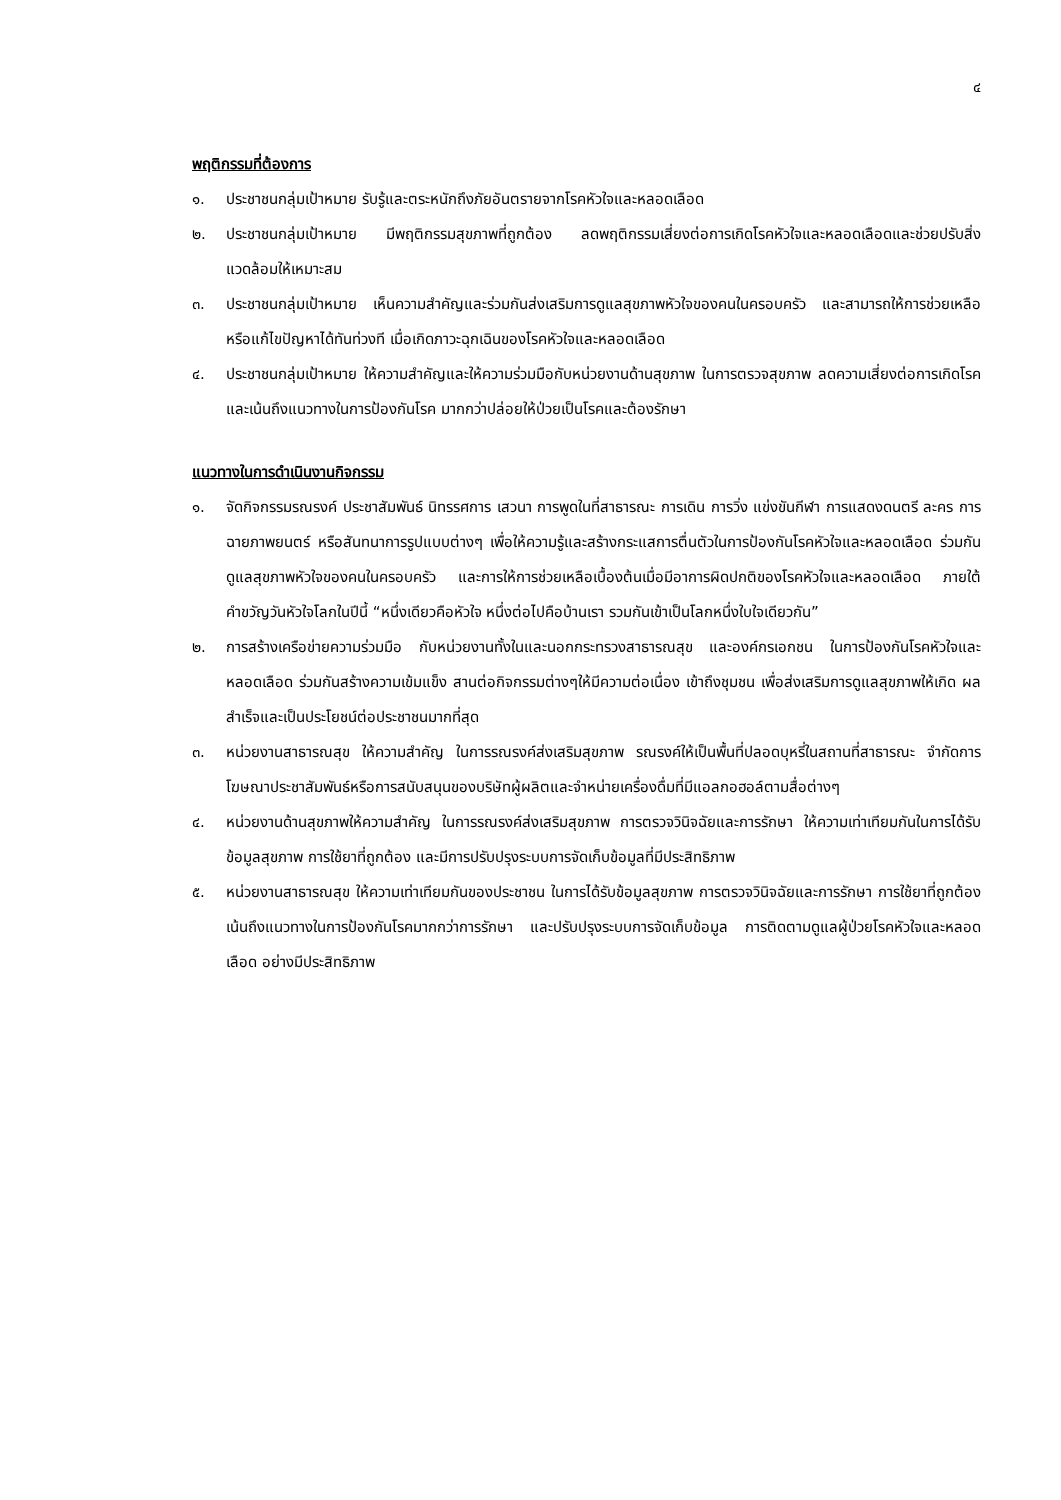๔
พฤติกรรมที่ต้องการ
๑. ประชาชนกลุ่มเป้าหมาย รับรู้และตระหนักถึงภัยอันตรายจากโรคหัวใจและหลอดเลือด
๒. ประชาชนกลุ่มเป้าหมาย มีพฤติกรรมสุขภาพที่ถูกต้อง ลดพฤติกรรมเสี่ยงต่อการเกิดโรคหัวใจและหลอดเลือดและช่วยปรับสิ่งแวดล้อมให้เหมาะสม
๓. ประชาชนกลุ่มเป้าหมาย เห็นความสำคัญและร่วมกันส่งเสริมการดูแลสุขภาพหัวใจของคนในครอบครัว และสามารถให้การช่วยเหลือ หรือแก้ไขปัญหาได้ทันท่วงที เมื่อเกิดภาวะฉุกเฉินของโรคหัวใจและหลอดเลือด
๔. ประชาชนกลุ่มเป้าหมาย ให้ความสำคัญและให้ความร่วมมือกับหน่วยงานด้านสุขภาพ ในการตรวจสุขภาพ ลดความเสี่ยงต่อการเกิดโรค และเน้นถึงแนวทางในการป้องกันโรค มากกว่าปล่อยให้ป่วยเป็นโรคและต้องรักษา
แนวทางในการดำเนินงานกิจกรรม
๑. จัดกิจกรรมรณรงค์ ประชาสัมพันธ์ นิทรรศการ เสวนา การพูดในที่สาธารณะ การเดิน การวิ่ง แข่งขันกีฬา การแสดงดนตรี ละคร การฉายภาพยนตร์ หรือสันทนาการรูปแบบต่างๆ เพื่อให้ความรู้และสร้างกระแสการตื่นตัวในการป้องกันโรคหัวใจและหลอดเลือด ร่วมกันดูแลสุขภาพหัวใจของคนในครอบครัว และการให้การช่วยเหลือเบื้องต้นเมื่อมีอาการผิดปกติของโรคหัวใจและหลอดเลือด ภายใต้คำขวัญวันหัวใจโลกในปีนี้ “หนึ่งเดียวคือหัวใจ หนึ่งต่อไปคือบ้านเรา รวมกันเข้าเป็นโลกหนึ่งใบใจเดียวกัน”
๒. การสร้างเครือข่ายความร่วมมือ กับหน่วยงานทั้งในและนอกกระทรวงสาธารณสุข และองค์กรเอกชน ในการป้องกันโรคหัวใจและหลอดเลือด ร่วมกันสร้างความเข้มแข็ง สานต่อกิจกรรมต่างๆให้มีความต่อเนื่อง เข้าถึงชุมชน เพื่อส่งเสริมการดูแลสุขภาพให้เกิด ผลสำเร็จและเป็นประโยชน์ต่อประชาชนมากที่สุด
๓. หน่วยงานสาธารณสุข ให้ความสำคัญ ในการรณรงค์ส่งเสริมสุขภาพ รณรงค์ให้เป็นพื้นที่ปลอดบุหรี่ในสถานที่สาธารณะ จำกัดการโฆษณาประชาสัมพันธ์หรือการสนับสนุนของบริษัทผู้ผลิตและจำหน่ายเครื่องดื่มที่มีแอลกอฮอล์ตามสื่อต่างๆ
๔. หน่วยงานด้านสุขภาพให้ความสำคัญ ในการรณรงค์ส่งเสริมสุขภาพ การตรวจวินิจฉัยและการรักษา ให้ความเท่าเทียมกันในการได้รับข้อมูลสุขภาพ การใช้ยาที่ถูกต้อง และมีการปรับปรุงระบบการจัดเก็บข้อมูลที่มีประสิทธิภาพ
๕. หน่วยงานสาธารณสุข ให้ความเท่าเทียมกันของประชาชน ในการได้รับข้อมูลสุขภาพ การตรวจวินิจฉัยและการรักษา การใช้ยาที่ถูกต้อง เน้นถึงแนวทางในการป้องกันโรคมากกว่าการรักษา และปรับปรุงระบบการจัดเก็บข้อมูล การติดตามดูแลผู้ป่วยโรคหัวใจและหลอดเลือด อย่างมีประสิทธิภาพ